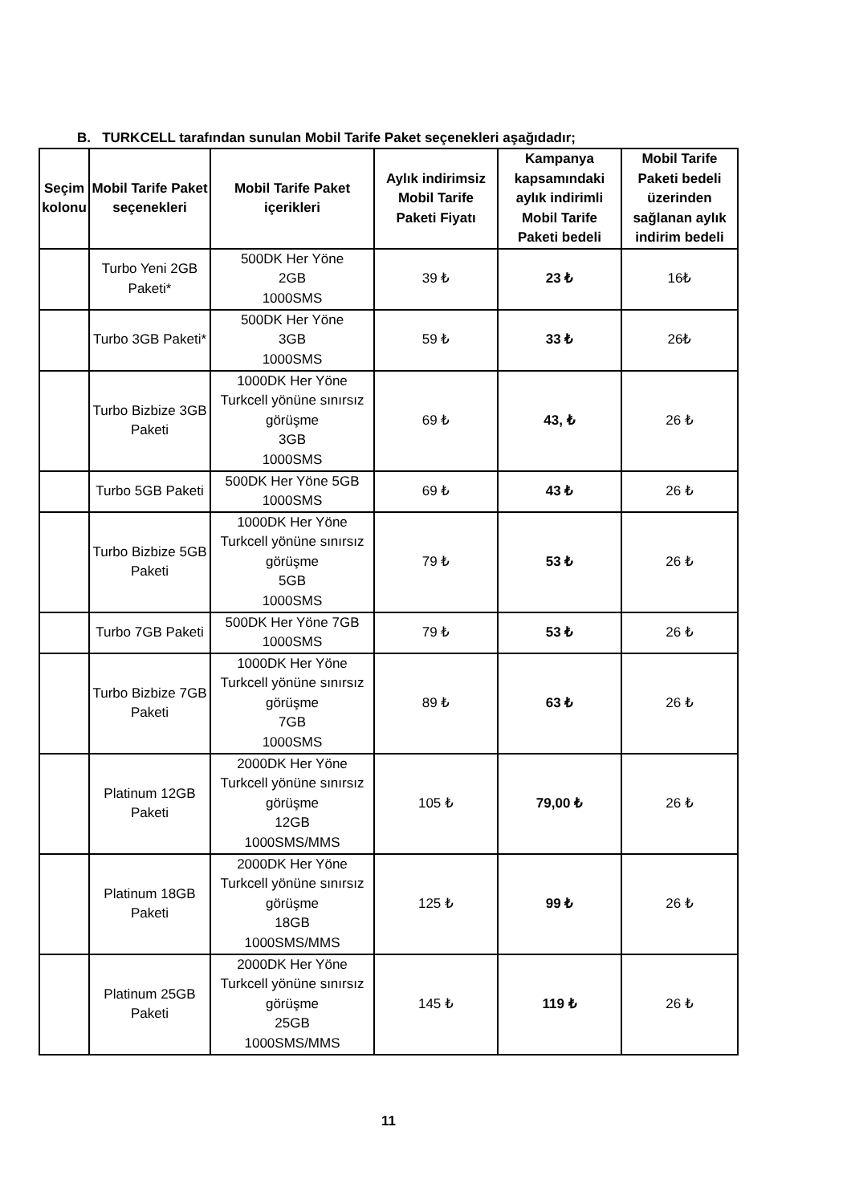B. TURKCELL tarafından sunulan Mobil Tarife Paket seçenekleri aşağıdadır;
| Seçim kolonu | Mobil Tarife Paket seçenekleri | Mobil Tarife Paket içerikleri | Aylık indirimsiz Mobil Tarife Paketi Fiyatı | Kampanya kapsamındaki aylık indirimli Mobil Tarife Paketi bedeli | Mobil Tarife Paketi bedeli üzerinden sağlanan aylık indirim bedeli |
| --- | --- | --- | --- | --- | --- |
| | Turbo Yeni 2GB Paketi* | 500DK Her Yöne 2GB 1000SMS | 39 ₺ | 23 ₺ | 16₺ |
| | Turbo 3GB Paketi* | 500DK Her Yöne 3GB 1000SMS | 59 ₺ | 33 ₺ | 26₺ |
| | Turbo Bizbize 3GB Paketi | 1000DK Her Yöne Turkcell yönüne sınırsız görüşme 3GB 1000SMS | 69 ₺ | 43, ₺ | 26 ₺ |
| | Turbo 5GB Paketi | 500DK Her Yöne 5GB 1000SMS | 69 ₺ | 43 ₺ | 26 ₺ |
| | Turbo Bizbize 5GB Paketi | 1000DK Her Yöne Turkcell yönüne sınırsız görüşme 5GB 1000SMS | 79 ₺ | 53 ₺ | 26 ₺ |
| | Turbo 7GB Paketi | 500DK Her Yöne 7GB 1000SMS | 79 ₺ | 53 ₺ | 26 ₺ |
| | Turbo Bizbize 7GB Paketi | 1000DK Her Yöne Turkcell yönüne sınırsız görüşme 7GB 1000SMS | 89 ₺ | 63 ₺ | 26 ₺ |
| | Platinum 12GB Paketi | 2000DK Her Yöne Turkcell yönüne sınırsız görüşme 12GB 1000SMS/MMS | 105 ₺ | 79,00 ₺ | 26 ₺ |
| | Platinum 18GB Paketi | 2000DK Her Yöne Turkcell yönüne sınırsız görüşme 18GB 1000SMS/MMS | 125 ₺ | 99 ₺ | 26 ₺ |
| | Platinum 25GB Paketi | 2000DK Her Yöne Turkcell yönüne sınırsız görüşme 25GB 1000SMS/MMS | 145 ₺ | 119 ₺ | 26 ₺ |
11